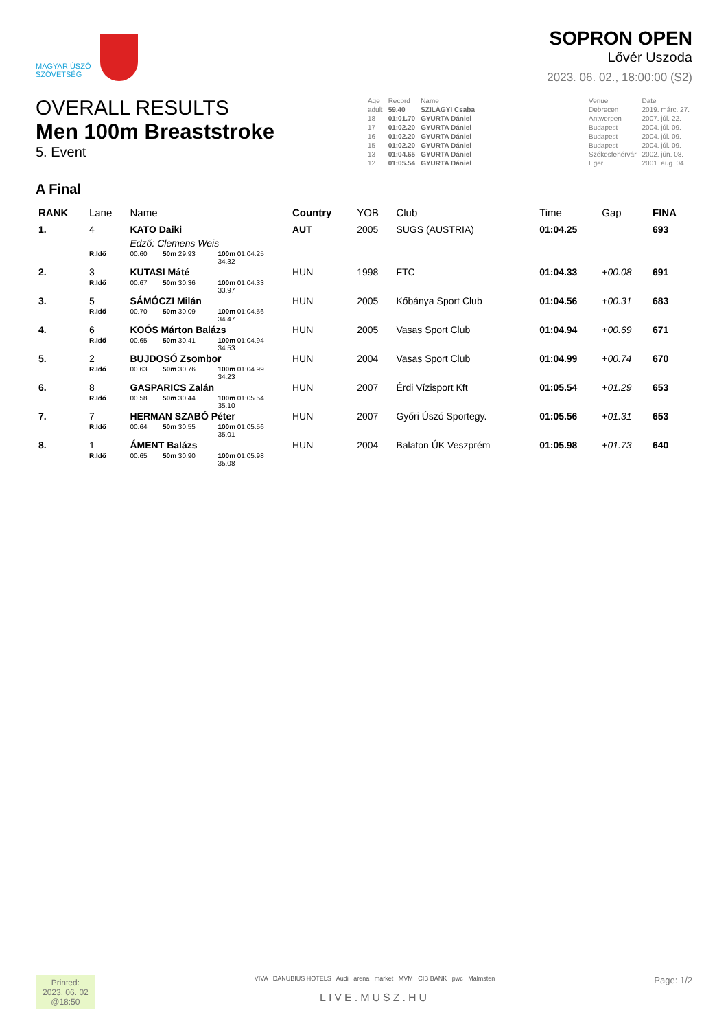MAGYAR ÚSZÓ
SZÖVETSÉG
SOPRON OPEN
Lővér Uszoda
2023. 06. 02., 18:00:00 (S2)
OVERALL RESULTS
Men 100m Breaststroke
5. Event
| Age | Record | Name | | Venue | Date |
| adult | 59.40 | SZILÁGYI Csaba | | Debrecen | 2019. márc. 27. |
| 18 | 01:01.70 | GYURTA Dániel | | Antwerpen | 2007. júl. 22. |
| 17 | 01:02.20 | GYURTA Dániel | | Budapest | 2004. júl. 09. |
| 16 | 01:02.20 | GYURTA Dániel | | Budapest | 2004. júl. 09. |
| 15 | 01:02.20 | GYURTA Dániel | | Budapest | 2004. júl. 09. |
| 13 | 01:04.65 | GYURTA Dániel | | Székesfehérvár | 2002. jún. 08. |
| 12 | 01:05.54 | GYURTA Dániel | | Eger | 2001. aug. 04. |
A Final
| RANK | Lane | Name | | | | Country | YOB | Club | Time | Gap | FINA |
| --- | --- | --- | --- | --- | --- | --- | --- | --- | --- | --- | --- |
| 1. | 4 | KATO Daiki | | | | AUT | 2005 | SUGS (AUSTRIA) | 01:04.25 | | 693 |
| | | Edző: Clemens Weis | | | | | | | | | |
| | R.Idő | 00.60 | 50m 29.93 | 100m 01:04.25 34.32 | | | | | | | |
| 2. | 3 | KUTASI Máté | | | | HUN | 1998 | FTC | 01:04.33 | +00.08 | 691 |
| | R.Idő | 00.67 | 50m 30.36 | 100m 01:04.33 33.97 | | | | | | | |
| 3. | 5 | SÁMÓCZI Milán | | | | HUN | 2005 | Kőbánya Sport Club | 01:04.56 | +00.31 | 683 |
| | R.Idő | 00.70 | 50m 30.09 | 100m 01:04.56 34.47 | | | | | | | |
| 4. | 6 | KOÓS Márton Balázs | | | | HUN | 2005 | Vasas Sport Club | 01:04.94 | +00.69 | 671 |
| | R.Idő | 00.65 | 50m 30.41 | 100m 01:04.94 34.53 | | | | | | | |
| 5. | 2 | BUJDOSÓ Zsombor | | | | HUN | 2004 | Vasas Sport Club | 01:04.99 | +00.74 | 670 |
| | R.Idő | 00.63 | 50m 30.76 | 100m 01:04.99 34.23 | | | | | | | |
| 6. | 8 | GASPARICS Zalán | | | | HUN | 2007 | Érdi Vízisport Kft | 01:05.54 | +01.29 | 653 |
| | R.Idő | 00.58 | 50m 30.44 | 100m 01:05.54 35.10 | | | | | | | |
| 7. | 7 | HERMAN SZABÓ Péter | | | | HUN | 2007 | Győri Úszó Sportegy. | 01:05.56 | +01.31 | 653 |
| | R.Idő | 00.64 | 50m 30.55 | 100m 01:05.56 35.01 | | | | | | | |
| 8. | 1 | ÁMENT Balázs | | | | HUN | 2004 | Balaton ÚK Veszprém | 01:05.98 | +01.73 | 640 |
| | R.Idő | 00.65 | 50m 30.90 | 100m 01:05.98 35.08 | | | | | | | |
Printed:
2023. 06. 02
@18:50
VIVA DANUBIUS HOTELS Audi arena market MVM CIB BANK pwc Malmsten
LIVE.MUSZ.HU
Page: 1/2